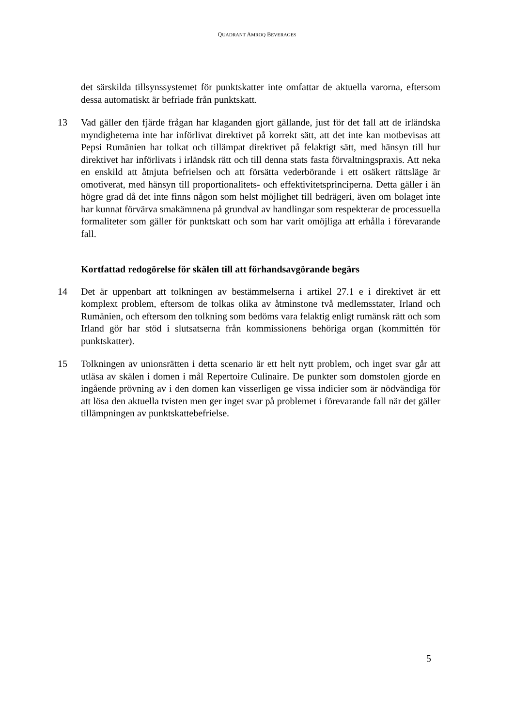QUADRANT AMROQ BEVERAGES
det särskilda tillsynssystemet för punktskatter inte omfattar de aktuella varorna, eftersom dessa automatiskt är befriade från punktskatt.
13 Vad gäller den fjärde frågan har klaganden gjort gällande, just för det fall att de irländska myndigheterna inte har införlivat direktivet på korrekt sätt, att det inte kan motbevisas att Pepsi Rumänien har tolkat och tillämpat direktivet på felaktigt sätt, med hänsyn till hur direktivet har införlivats i irländsk rätt och till denna stats fasta förvaltningspraxis. Att neka en enskild att åtnjuta befrielsen och att försätta vederbörande i ett osäkert rättsläge är omotiverat, med hänsyn till proportionalitets- och effektivitetsprinciperna. Detta gäller i än högre grad då det inte finns någon som helst möjlighet till bedrägeri, även om bolaget inte har kunnat förvärva smakämnena på grundval av handlingar som respekterar de processuella formaliteter som gäller för punktskatt och som har varit omöjliga att erhålla i förevarande fall.
Kortfattad redogörelse för skälen till att förhandsavgörande begärs
14 Det är uppenbart att tolkningen av bestämmelserna i artikel 27.1 e i direktivet är ett komplext problem, eftersom de tolkas olika av åtminstone två medlemsstater, Irland och Rumänien, och eftersom den tolkning som bedöms vara felaktig enligt rumänsk rätt och som Irland gör har stöd i slutsatserna från kommissionens behöriga organ (kommittén för punktskatter).
15 Tolkningen av unionsrätten i detta scenario är ett helt nytt problem, och inget svar går att utläsa av skälen i domen i mål Repertoire Culinaire. De punkter som domstolen gjorde en ingående prövning av i den domen kan visserligen ge vissa indicier som är nödvändiga för att lösa den aktuella tvisten men ger inget svar på problemet i förevarande fall när det gäller tillämpningen av punktskattebefrielse.
5